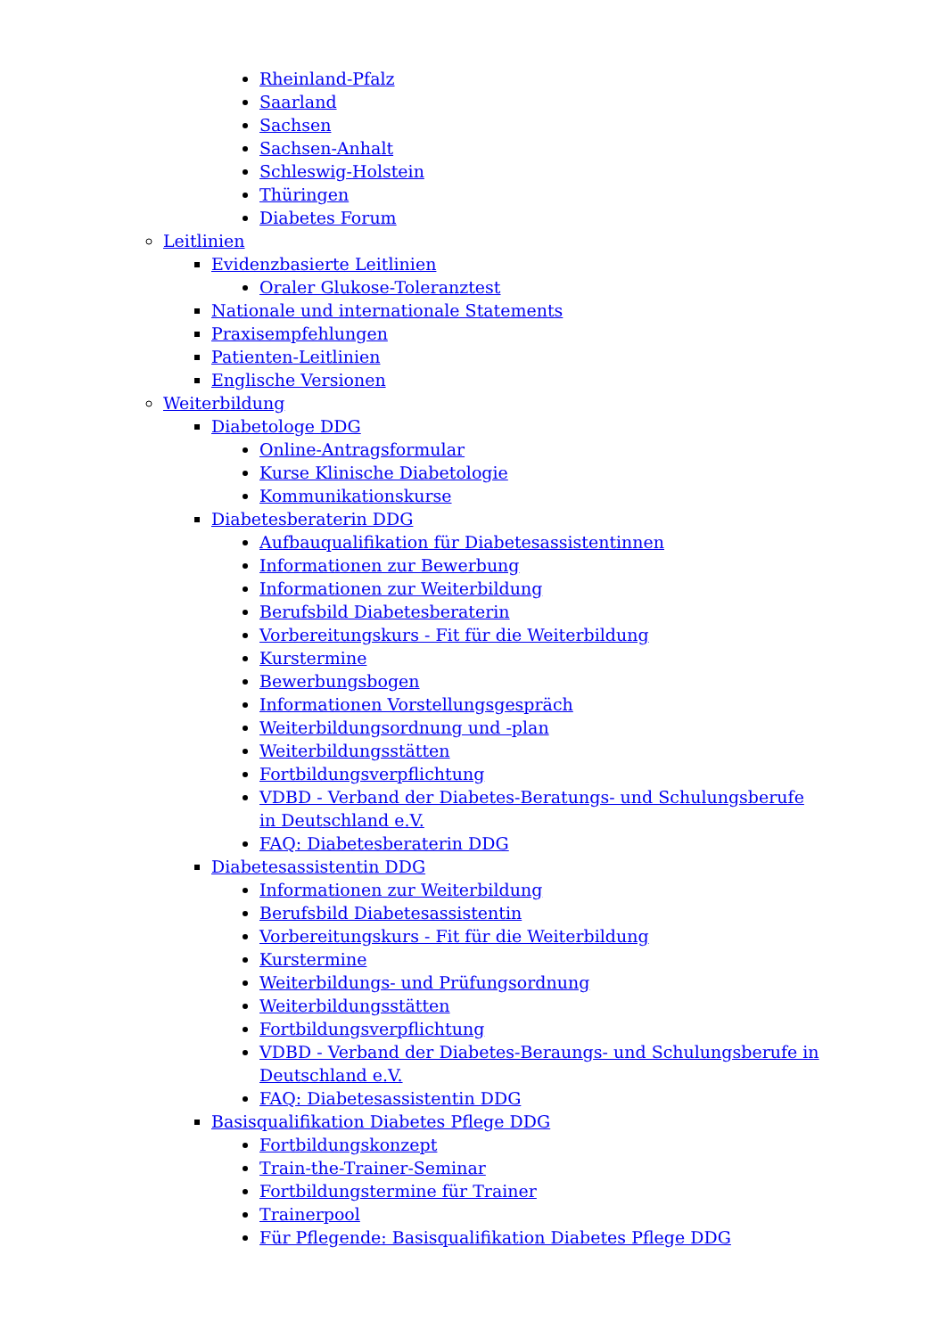Rheinland-Pfalz
Saarland
Sachsen
Sachsen-Anhalt
Schleswig-Holstein
Thüringen
Diabetes Forum
Leitlinien
Evidenzbasierte Leitlinien
Oraler Glukose-Toleranztest
Nationale und internationale Statements
Praxisempfehlungen
Patienten-Leitlinien
Englische Versionen
Weiterbildung
Diabetologe DDG
Online-Antragsformular
Kurse Klinische Diabetologie
Kommunikationskurse
Diabetesberaterin DDG
Aufbauqualifikation für Diabetesassistentinnen
Informationen zur Bewerbung
Informationen zur Weiterbildung
Berufsbild Diabetesberaterin
Vorbereitungskurs - Fit für die Weiterbildung
Kurstermine
Bewerbungsbogen
Informationen Vorstellungsgespräch
Weiterbildungsordnung und -plan
Weiterbildungsstätten
Fortbildungsverpflichtung
VDBD - Verband der Diabetes-Beratungs- und Schulungsberufe in Deutschland e.V.
FAQ: Diabetesberaterin DDG
Diabetesassistentin DDG
Informationen zur Weiterbildung
Berufsbild Diabetesassistentin
Vorbereitungskurs - Fit für die Weiterbildung
Kurstermine
Weiterbildungs- und Prüfungsordnung
Weiterbildungsstätten
Fortbildungsverpflichtung
VDBD - Verband der Diabetes-Beraungs- und Schulungsberufe in Deutschland e.V.
FAQ: Diabetesassistentin DDG
Basisqualifikation Diabetes Pflege DDG
Fortbildungskonzept
Train-the-Trainer-Seminar
Fortbildungstermine für Trainer
Trainerpool
Für Pflegende: Basisqualifikation Diabetes Pflege DDG